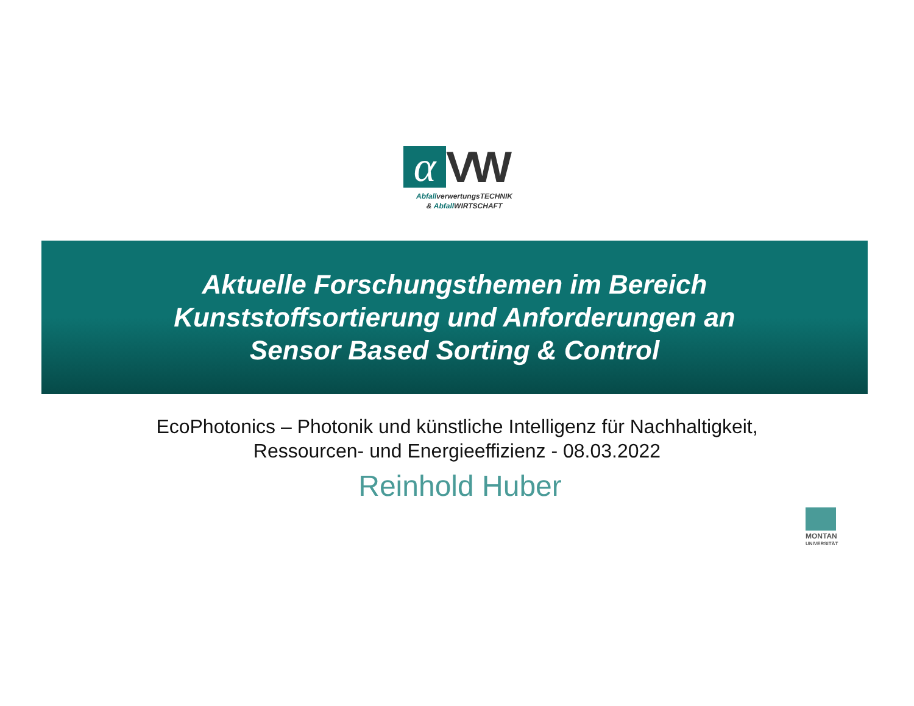α VW
AbfallverwertungsTECHNIK
& Abfall WIRTSCHAFT
Aktuelle Forschungsthemen im Bereich
Kunststoffsortierung und Anforderungen an
Sensor Based Sorting & Control
EcoPhotonics – Photonik und künstliche Intelligenz für Nachhaltigkeit,
Ressourcen- und Energieeffizienz - 08.03.2022
Reinhold Huber
MONTAN
UNIVERSITÄT